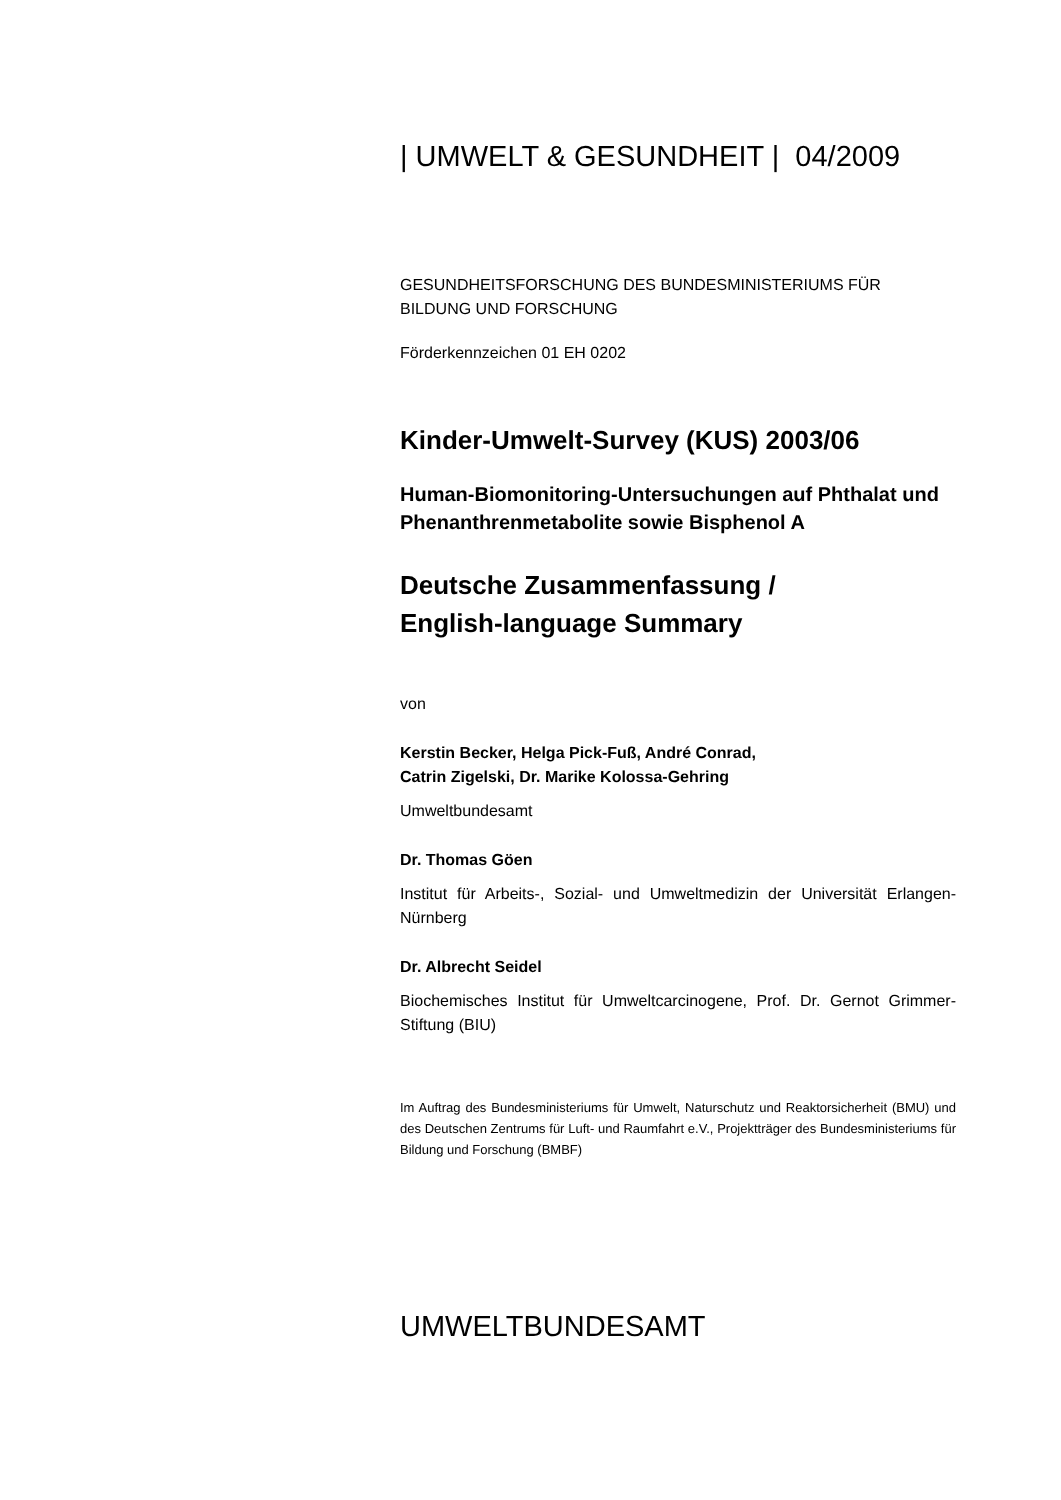| UMWELT & GESUNDHEIT | 04/2009
GESUNDHEITSFORSCHUNG DES BUNDESMINISTERIUMS FÜR BILDUNG UND FORSCHUNG
Förderkennzeichen 01 EH 0202
Kinder-Umwelt-Survey (KUS) 2003/06
Human-Biomonitoring-Untersuchungen auf Phthalat und Phenanthrenmetabolite sowie Bisphenol A
Deutsche Zusammenfassung /
English-language Summary
von
Kerstin Becker, Helga Pick-Fuß, André Conrad,
Catrin Zigelski, Dr. Marike Kolossa-Gehring
Umweltbundesamt
Dr. Thomas Göen
Institut für Arbeits-, Sozial- und Umweltmedizin der Universität Erlangen-Nürnberg
Dr. Albrecht Seidel
Biochemisches Institut für Umweltcarcinogene, Prof. Dr. Gernot Grimmer-Stiftung (BIU)
Im Auftrag des Bundesministeriums für Umwelt, Naturschutz und Reaktorsicherheit (BMU) und des Deutschen Zentrums für Luft- und Raumfahrt e.V., Projektträger des Bundesministeriums für Bildung und Forschung (BMBF)
UMWELTBUNDESAMT